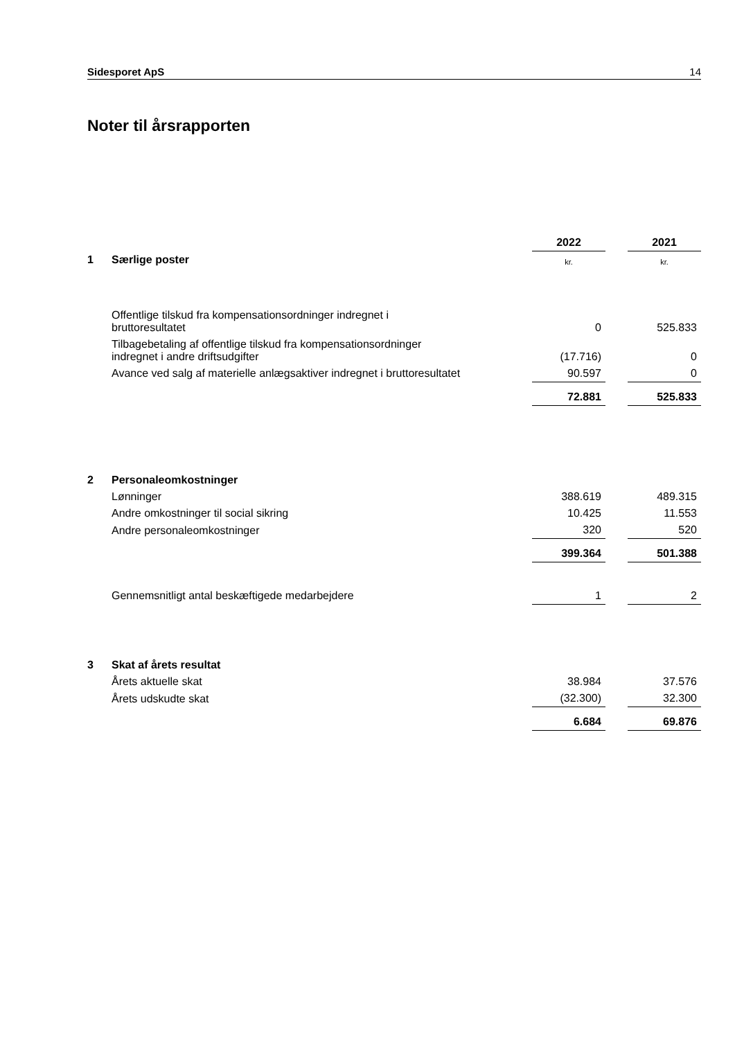Sidesporet ApS 14
Noter til årsrapporten
| | | 2022 | | 2021 |
| 1 | Særlige poster | kr. | | kr. |
| | Offentlige tilskud fra kompensationsordninger indregnet i bruttoresultatet | 0 | | 525.833 |
| | Tilbagebetaling af offentlige tilskud fra kompensationsordninger indregnet i andre driftsudgifter | (17.716) | | 0 |
| | Avance ved salg af materielle anlægsaktiver indregnet i bruttoresultatet | 90.597 | | 0 |
| | | 72.881 | | 525.833 |
| 2 | Personaleomkostninger | | | |
| | Lønninger | 388.619 | | 489.315 |
| | Andre omkostninger til social sikring | 10.425 | | 11.553 |
| | Andre personaleomkostninger | 320 | | 520 |
| | | 399.364 | | 501.388 |
| | Gennemsnitligt antal beskæftigede medarbejdere | 1 | | 2 |
| 3 | Skat af årets resultat | | | |
| | Årets aktuelle skat | 38.984 | | 37.576 |
| | Årets udskudte skat | (32.300) | | 32.300 |
| | | 6.684 | | 69.876 |